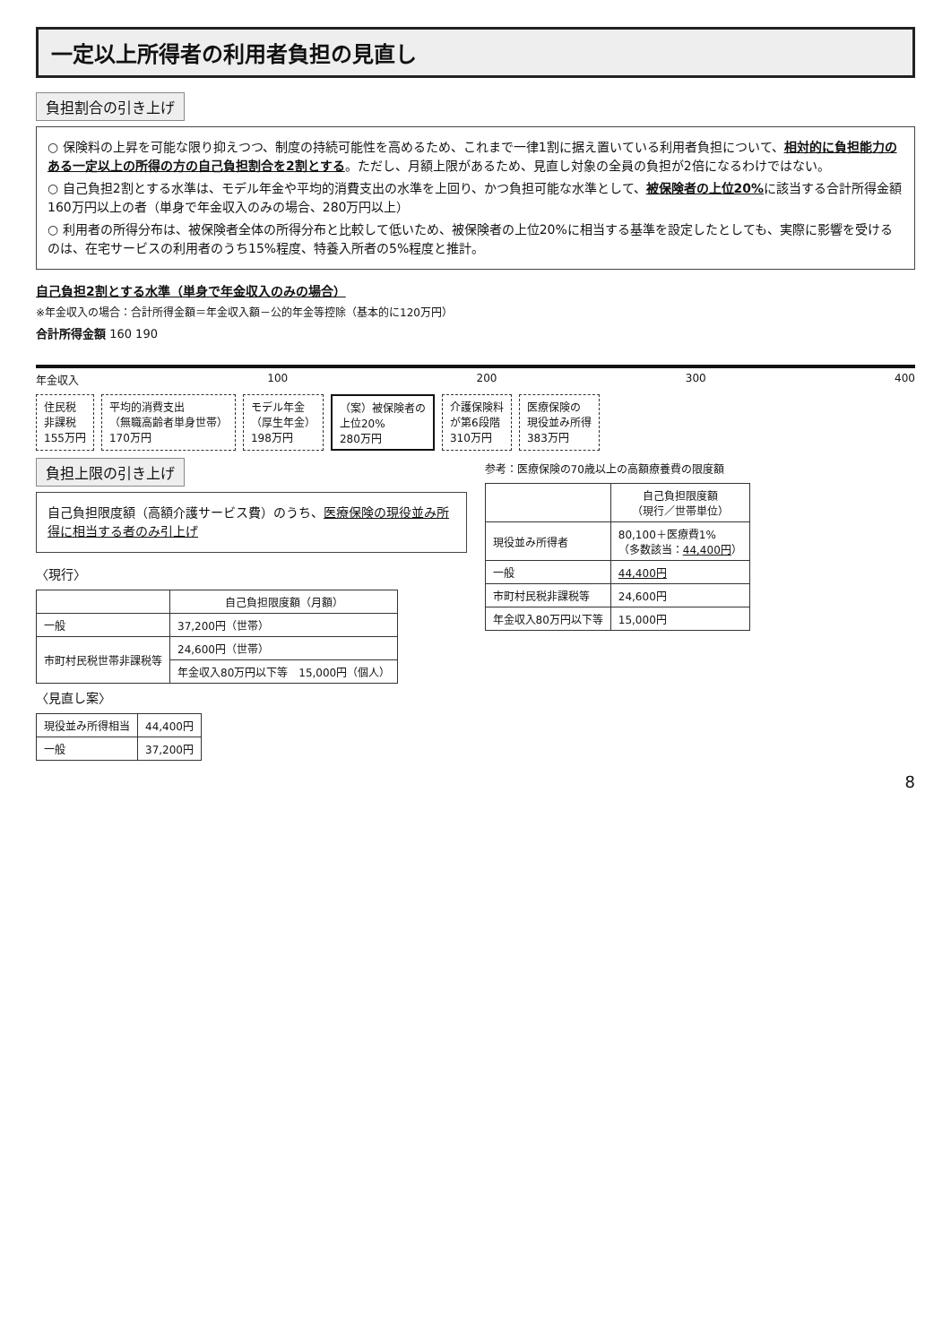一定以上所得者の利用者負担の見直し
負担割合の引き上げ
○ 保険料の上昇を可能な限り抑えつつ、制度の持続可能性を高めるため、これまで一律1割に据え置いている利用者負担について、相対的に負担能力のある一定以上の所得の方の自己負担割合を2割とする。ただし、月額上限があるため、見直し対象の全員の負担が2倍になるわけではない。
○ 自己負担2割とする水準は、モデル年金や平均的消費支出の水準を上回り、かつ負担可能な水準として、被保険者の上位20% に該当する合計所得金額160万円以上の者（単身で年金収入のみの場合、280万円以上）
○ 利用者の所得分布は、被保険者全体の所得分布と比較して低いため、被保険者の上位20%に相当する基準を設定したとしても、実際に影響を受けるのは、在宅サービスの利用者のうち15%程度、特養入所者の5%程度と推計。
自己負担2割とする水準（単身で年金収入のみの場合）
※年金収入の場合：合計所得金額＝年金収入額－公的年金等控除（基本的に120万円）
合計所得金額 160 190
年金収入 100 200 300 400
住民税
非課税
155万円
平均的消費支出
（無職高齢者単身世帯）
170万円
モデル年金
（厚生年金）
198万円
（案）被保険者の
上位20%
280万円
介護保険料
が第6段階
310万円
医療保険の
現役並み所得
383万円
負担上限の引き上げ
自己負担限度額（高額介護サービス費）のうち、医療保険の現役並み所得に相当する者のみ引上げ
〈現行〉
| | 自己負担限度額（月額） |
| --- | --- |
| 一般 | 37,200円（世帯） |
| 市町村民税世帯非課税等 | 24,600円（世帯） |
| | 年金収入80万円以下等 15,000円（個人） |
〈見直し案〉
| 現役並み所得相当 | 44,400円 |
| 一般 | 37,200円 |
参考：医療保険の70歳以上の高額療養費の限度額
| | 自己負担限度額 （現行／世帯単位） |
| --- | --- |
| 現役並み所得者 | 80,100＋医療費1% （多数該当： 44,400円 ） |
| 一般 | 44,400円 |
| 市町村民税非課税等 | 24,600円 |
| 年金収入80万円以下等 | 15,000円 |
8